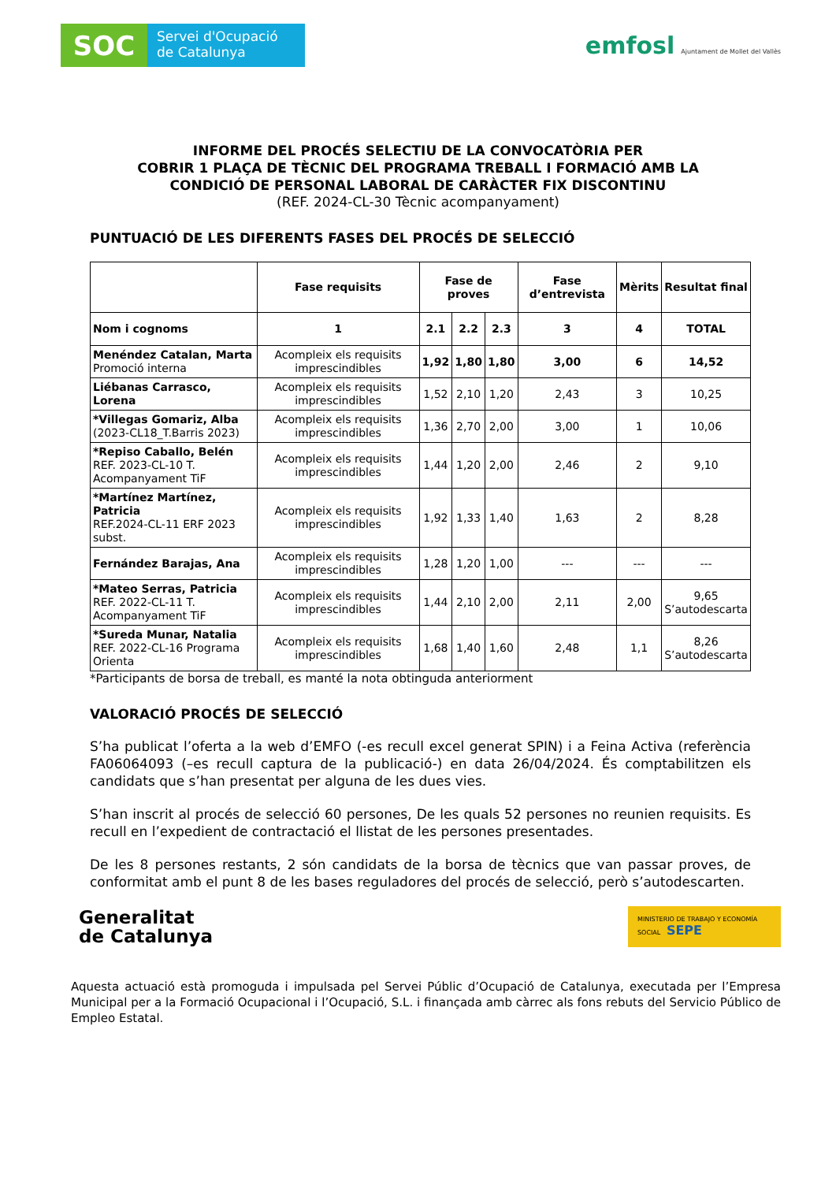SOC
Servei d'Ocupació
de Catalunya
emfosl Ajuntament de Mollet del Vallès
INFORME DEL PROCÉS SELECTIU DE LA CONVOCATÒRIA PER
COBRIR 1 PLAÇA DE TÈCNIC DEL PROGRAMA TREBALL I FORMACIÓ AMB LA
CONDICIÓ DE PERSONAL LABORAL DE CARÀCTER FIX DISCONTINU
(REF. 2024-CL-30 Tècnic acompanyament)
PUNTUACIÓ DE LES DIFERENTS FASES DEL PROCÉS DE SELECCIÓ
| | Fase requisits | Fase de proves | | | Fase d’entrevista | Mèrits | Resultat final |
| --- | --- | --- | --- | --- | --- | --- | --- |
| Nom i cognoms | 1 | 2.1 | 2.2 | 2.3 | 3 | 4 | TOTAL |
| Menéndez Catalan, Marta Promoció interna | Acompleix els requisits imprescindibles | 1,92 | 1,80 | 1,80 | 3,00 | 6 | 14,52 |
| Liébanas Carrasco, Lorena | Acompleix els requisits imprescindibles | 1,52 | 2,10 | 1,20 | 2,43 | 3 | 10,25 |
| *Villegas Gomariz, Alba (2023-CL18_T.Barris 2023) | Acompleix els requisits imprescindibles | 1,36 | 2,70 | 2,00 | 3,00 | 1 | 10,06 |
| *Repiso Caballo, Belén REF. 2023-CL-10 T. Acompanyament TiF | Acompleix els requisits imprescindibles | 1,44 | 1,20 | 2,00 | 2,46 | 2 | 9,10 |
| *Martínez Martínez, Patricia REF.2024-CL-11 ERF 2023 subst. | Acompleix els requisits imprescindibles | 1,92 | 1,33 | 1,40 | 1,63 | 2 | 8,28 |
| Fernández Barajas, Ana | Acompleix els requisits imprescindibles | 1,28 | 1,20 | 1,00 | --- | --- | --- |
| *Mateo Serras, Patricia REF. 2022-CL-11 T. Acompanyament TiF | Acompleix els requisits imprescindibles | 1,44 | 2,10 | 2,00 | 2,11 | 2,00 | 9,65 S’autodescarta |
| *Sureda Munar, Natalia REF. 2022-CL-16 Programa Orienta | Acompleix els requisits imprescindibles | 1,68 | 1,40 | 1,60 | 2,48 | 1,1 | 8,26 S’autodescarta |
*Participants de borsa de treball, es manté la nota obtinguda anteriorment
VALORACIÓ PROCÉS DE SELECCIÓ
S’ha publicat l’oferta a la web d’EMFO (-es recull excel generat SPIN) i a Feina Activa (referència FA06064093 (–es recull captura de la publicació-) en data 26/04/2024. És comptabilitzen els candidats que s’han presentat per alguna de les dues vies.
S’han inscrit al procés de selecció 60 persones, De les quals 52 persones no reunien requisits. Es recull en l’expedient de contractació el llistat de les persones presentades.
De les 8 persones restants, 2 són candidats de la borsa de tècnics que van passar proves, de conformitat amb el punt 8 de les bases reguladores del procés de selecció, però s’autodescarten.
Generalitat
de Catalunya
MINISTERIO DE TRABAJO Y ECONOMÍA SOCIAL SEPE
Aquesta actuació està promoguda i impulsada pel Servei Públic d’Ocupació de Catalunya, executada per l’Empresa Municipal per a la Formació Ocupacional i l’Ocupació, S.L. i finançada amb càrrec als fons rebuts del Servicio Público de Empleo Estatal.